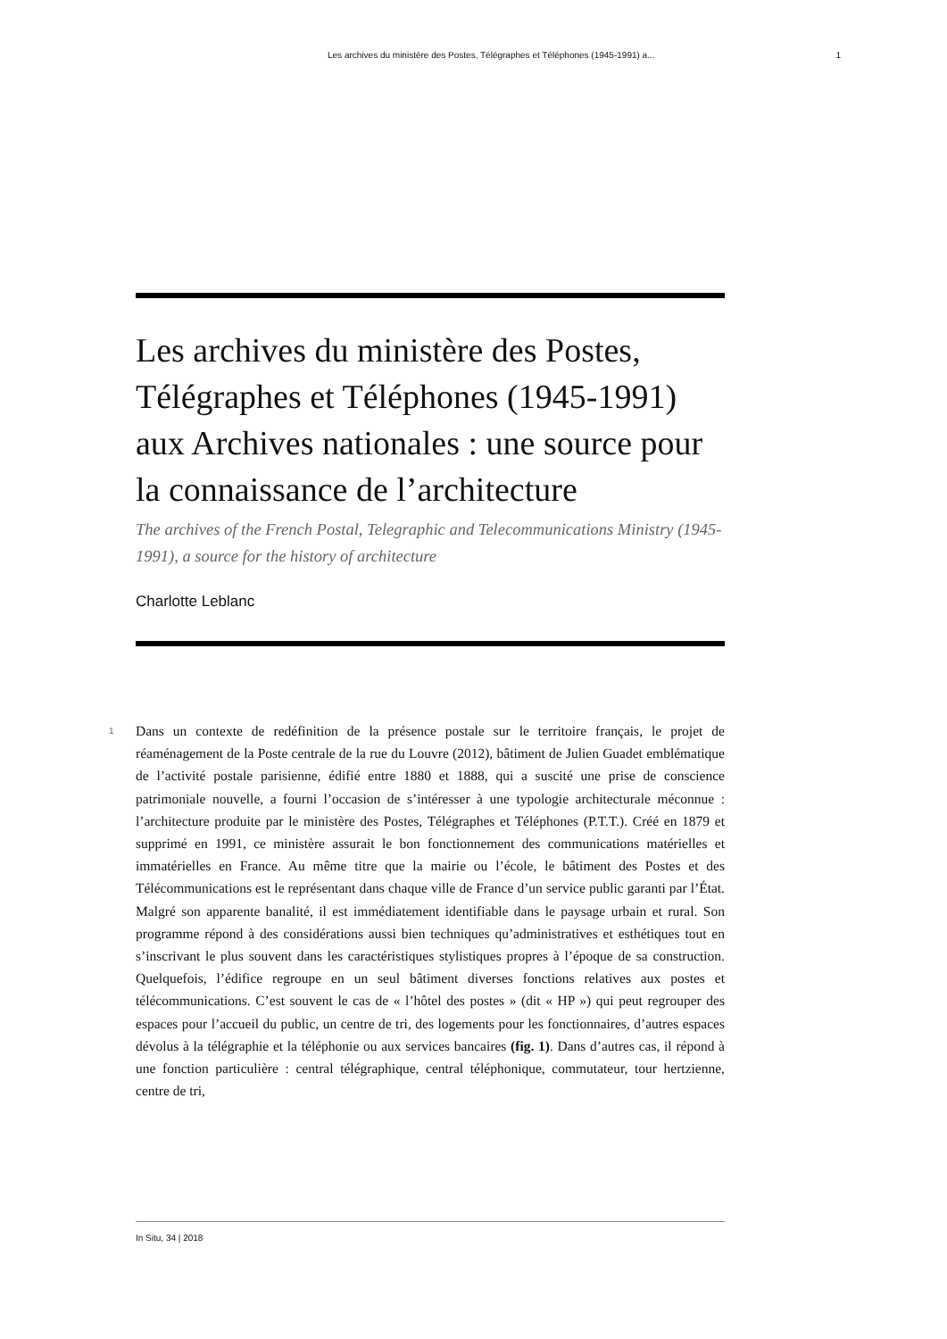Les archives du ministère des Postes, Télégraphes et Téléphones (1945-1991) a... 1
Les archives du ministère des Postes, Télégraphes et Téléphones (1945-1991) aux Archives nationales : une source pour la connaissance de l’architecture
The archives of the French Postal, Telegraphic and Telecommunications Ministry (1945-1991), a source for the history of architecture
Charlotte Leblanc
1 Dans un contexte de redéfinition de la présence postale sur le territoire français, le projet de réaménagement de la Poste centrale de la rue du Louvre (2012), bâtiment de Julien Guadet emblématique de l’activité postale parisienne, édifié entre 1880 et 1888, qui a suscité une prise de conscience patrimoniale nouvelle, a fourni l’occasion de s’intéresser à une typologie architecturale méconnue : l’architecture produite par le ministère des Postes, Télégraphes et Téléphones (P.T.T.). Créé en 1879 et supprimé en 1991, ce ministère assurait le bon fonctionnement des communications matérielles et immatérielles en France. Au même titre que la mairie ou l’école, le bâtiment des Postes et des Télécommunications est le représentant dans chaque ville de France d’un service public garanti par l’État. Malgré son apparente banalité, il est immédiatement identifiable dans le paysage urbain et rural. Son programme répond à des considérations aussi bien techniques qu’administratives et esthétiques tout en s’inscrivant le plus souvent dans les caractéristiques stylistiques propres à l’époque de sa construction. Quelquefois, l’édifice regroupe en un seul bâtiment diverses fonctions relatives aux postes et télécommunications. C’est souvent le cas de « l’hôtel des postes » (dit « HP ») qui peut regrouper des espaces pour l’accueil du public, un centre de tri, des logements pour les fonctionnaires, d’autres espaces dévolus à la télégraphie et la téléphonie ou aux services bancaires (fig. 1). Dans d’autres cas, il répond à une fonction particulière : central télégraphique, central téléphonique, commutateur, tour hertzienne, centre de tri,
In Situ, 34 | 2018